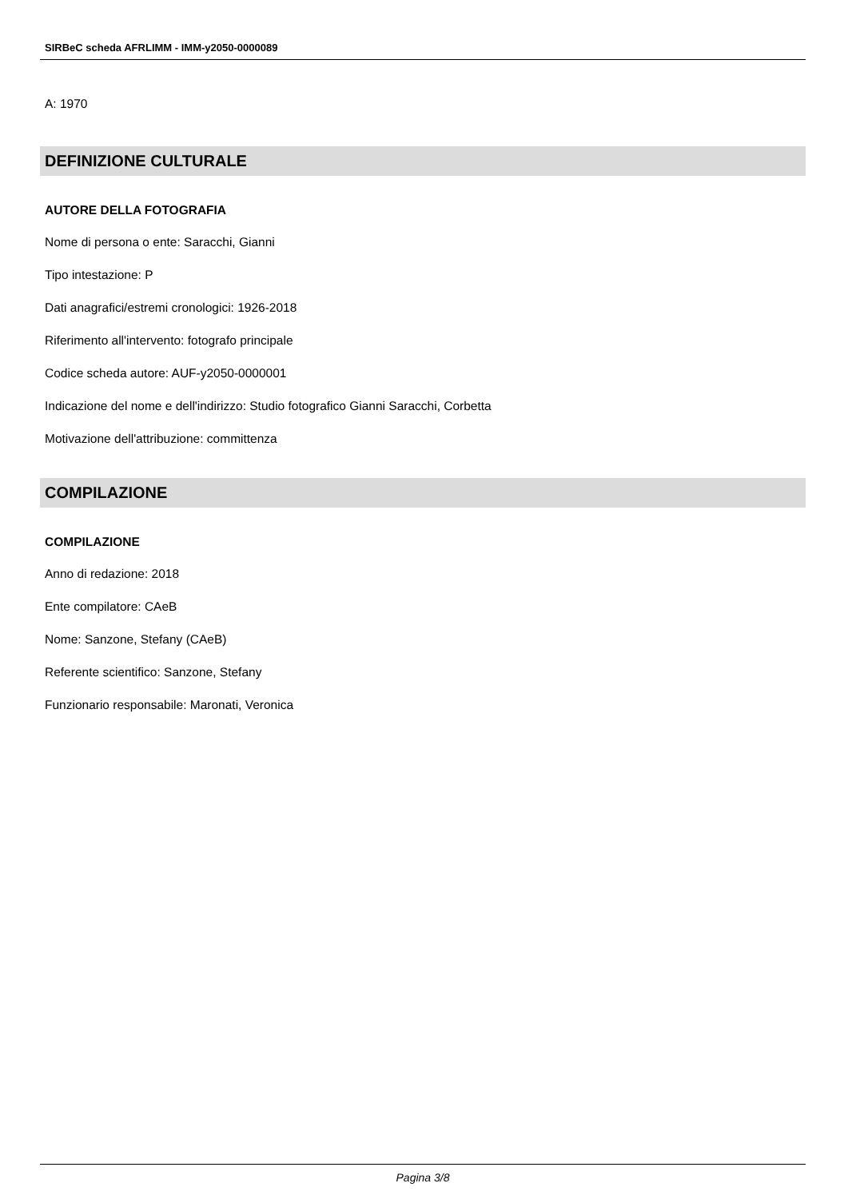SIRBeC scheda AFRLIMM - IMM-y2050-0000089
A: 1970
DEFINIZIONE CULTURALE
AUTORE DELLA FOTOGRAFIA
Nome di persona o ente: Saracchi, Gianni
Tipo intestazione: P
Dati anagrafici/estremi cronologici: 1926-2018
Riferimento all'intervento: fotografo principale
Codice scheda autore: AUF-y2050-0000001
Indicazione del nome e dell'indirizzo: Studio fotografico Gianni Saracchi, Corbetta
Motivazione dell'attribuzione: committenza
COMPILAZIONE
COMPILAZIONE
Anno di redazione: 2018
Ente compilatore: CAeB
Nome: Sanzone, Stefany (CAeB)
Referente scientifico: Sanzone, Stefany
Funzionario responsabile: Maronati, Veronica
Pagina 3/8